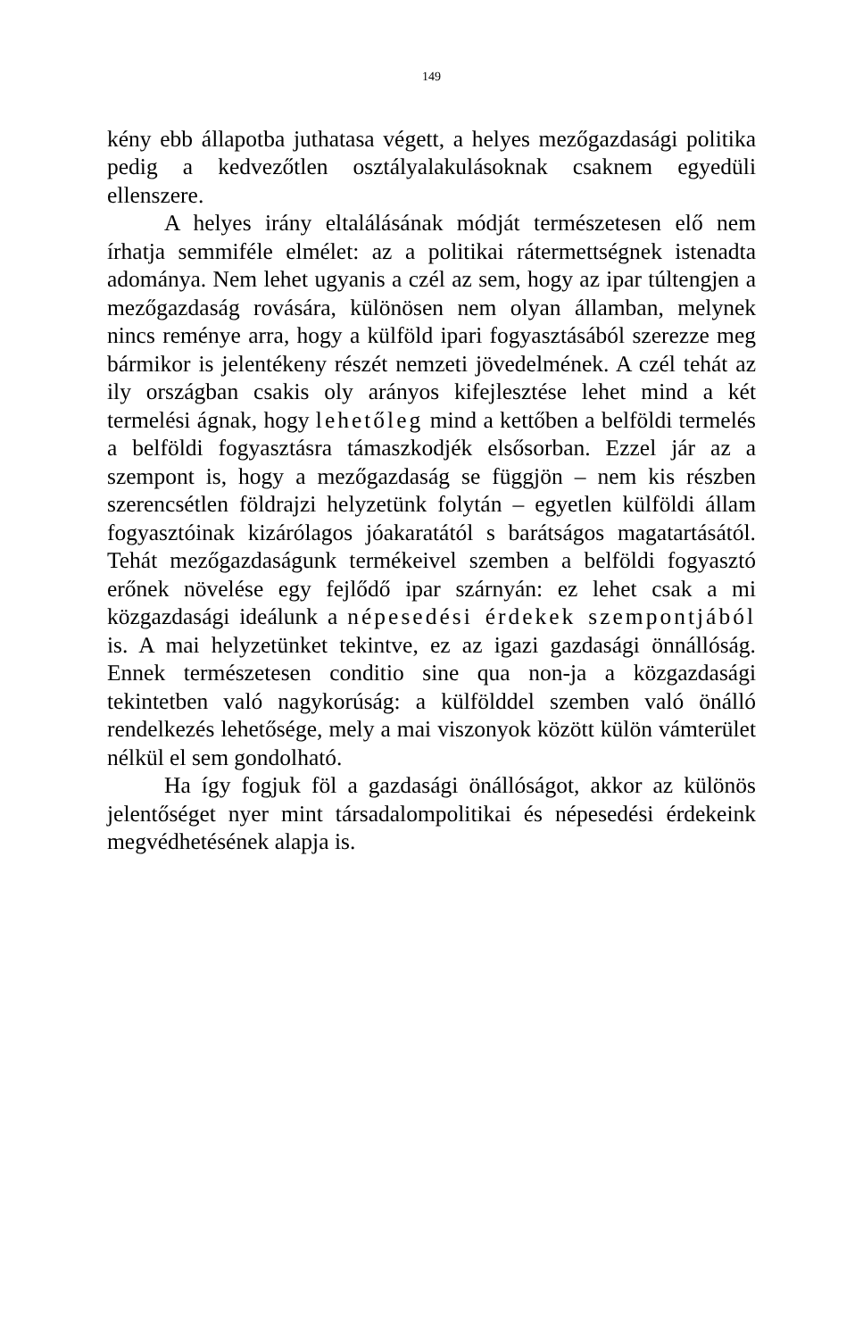149
kény ebb állapotba juthatasa végett, a helyes mezőgazdasági politika pedig a kedvezőtlen osztályalakulásoknak csaknem egyedüli ellenszere.
A helyes irány eltalálásának módját természetesen elő nem írhatja semmiféle elmélet: az a politikai rátermettségnek istenadta adománya. Nem lehet ugyanis a czél az sem, hogy az ipar túltengjen a mezőgazdaság rovására, különösen nem olyan államban, melynek nincs reménye arra, hogy a külföld ipari fogyasztásából szerezze meg bármikor is jelentékeny részét nemzeti jövedelmének. A czél tehát az ily országban csakis oly arányos kifejlesztése lehet mind a két termelési ágnak, hogy lehetőleg mind a kettőben a belföldi termelés a belföldi fogyasztásra támaszkodjék elsősorban. Ezzel jár az a szempont is, hogy a mezőgazdaság se függjön – nem kis részben szerencsétlen földrajzi helyzetünk folytán – egyetlen külföldi állam fogyasztóinak kizárólagos jóakaratától s barátságos magatartásától. Tehát mezőgazdaságunk termékeivel szemben a belföldi fogyasztó erőnek növelése egy fejlődő ipar szárnyán: ez lehet csak a mi közgazdasági ideálunk a népesedési érdekek szempontjából is. A mai helyzetünket tekintve, ez az igazi gazdasági önnállóság. Ennek természetesen conditio sine qua non-ja a közgazdasági tekintetben való nagykorúság: a külfölddel szemben való önálló rendelkezés lehetősége, mely a mai viszonyok között külön vámterület nélkül el sem gondolható.
Ha így fogjuk föl a gazdasági önállóságot, akkor az különös jelentőséget nyer mint társadalompolitikai és népesedési érdekeink megvédhetésének alapja is.